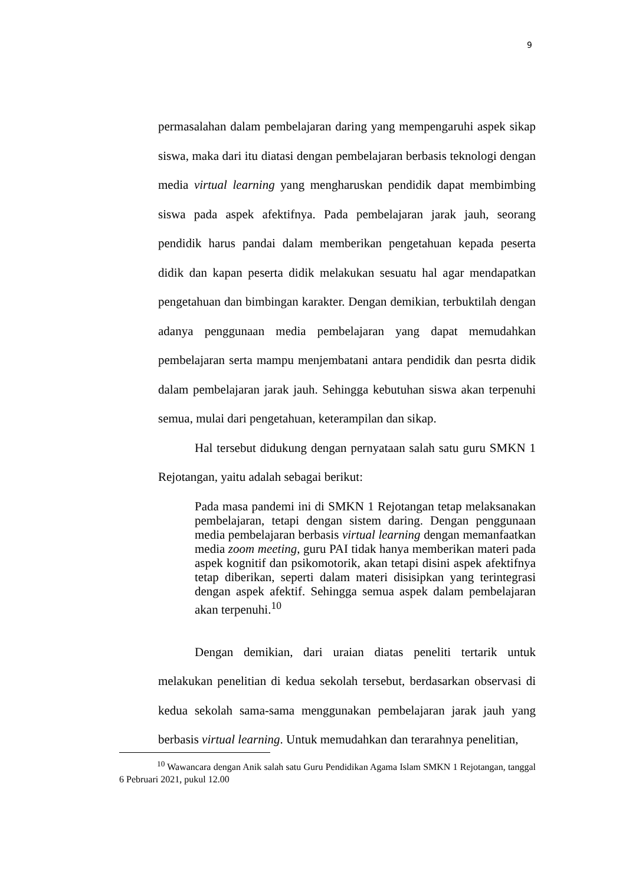9
permasalahan dalam pembelajaran daring yang mempengaruhi aspek sikap siswa, maka dari itu diatasi dengan pembelajaran berbasis teknologi dengan media virtual learning yang mengharuskan pendidik dapat membimbing siswa pada aspek afektifnya. Pada pembelajaran jarak jauh, seorang pendidik harus pandai dalam memberikan pengetahuan kepada peserta didik dan kapan peserta didik melakukan sesuatu hal agar mendapatkan pengetahuan dan bimbingan karakter. Dengan demikian, terbuktilah dengan adanya penggunaan media pembelajaran yang dapat memudahkan pembelajaran serta mampu menjembatani antara pendidik dan pesrta didik dalam pembelajaran jarak jauh. Sehingga kebutuhan siswa akan terpenuhi semua, mulai dari pengetahuan, keterampilan dan sikap.
Hal tersebut didukung dengan pernyataan salah satu guru SMKN 1 Rejotangan, yaitu adalah sebagai berikut:
Pada masa pandemi ini di SMKN 1 Rejotangan tetap melaksanakan pembelajaran, tetapi dengan sistem daring. Dengan penggunaan media pembelajaran berbasis virtual learning dengan memanfaatkan media zoom meeting, guru PAI tidak hanya memberikan materi pada aspek kognitif dan psikomotorik, akan tetapi disini aspek afektifnya tetap diberikan, seperti dalam materi disisipkan yang terintegrasi dengan aspek afektif. Sehingga semua aspek dalam pembelajaran akan terpenuhi.<sup>10</sup>
Dengan demikian, dari uraian diatas peneliti tertarik untuk melakukan penelitian di kedua sekolah tersebut, berdasarkan observasi di kedua sekolah sama-sama menggunakan pembelajaran jarak jauh yang berbasis virtual learning. Untuk memudahkan dan terarahnya penelitian,
<sup>10</sup> Wawancara dengan Anik salah satu Guru Pendidikan Agama Islam SMKN 1 Rejotangan, tanggal 6 Pebruari 2021, pukul 12.00